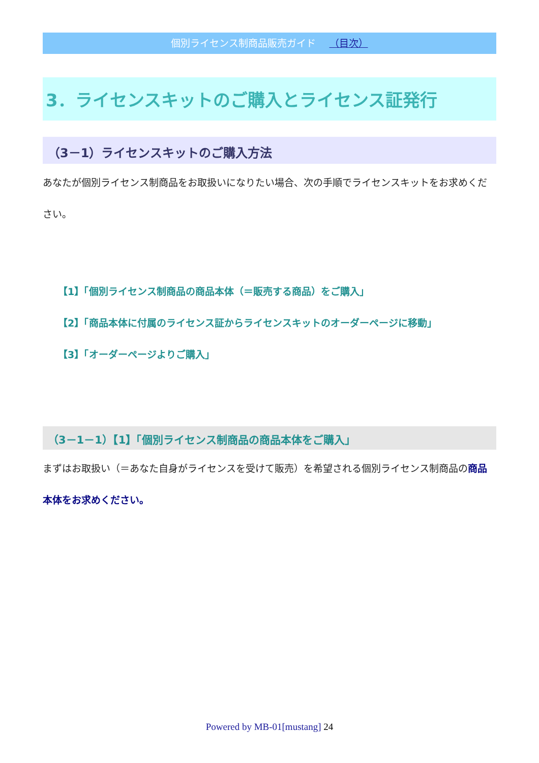個別ライセンス制商品販売ガイド （目次）
3．ライセンスキットのご購入とライセンス証発行
（3－1）ライセンスキットのご購入方法
あなたが個別ライセンス制商品をお取扱いになりたい場合、次の手順でライセンスキットをお求めください。
【1】「個別ライセンス制商品の商品本体（＝販売する商品）をご購入」
【2】「商品本体に付属のライセンス証からライセンスキットのオーダーページに移動」
【3】「オーダーページよりご購入」
（3－1－1）【1】「個別ライセンス制商品の商品本体をご購入」
まずはお取扱い（＝あなた自身がライセンスを受けて販売）を希望される個別ライセンス制商品の商品本体をお求めください。
Powered by MB-01[mustang] 24